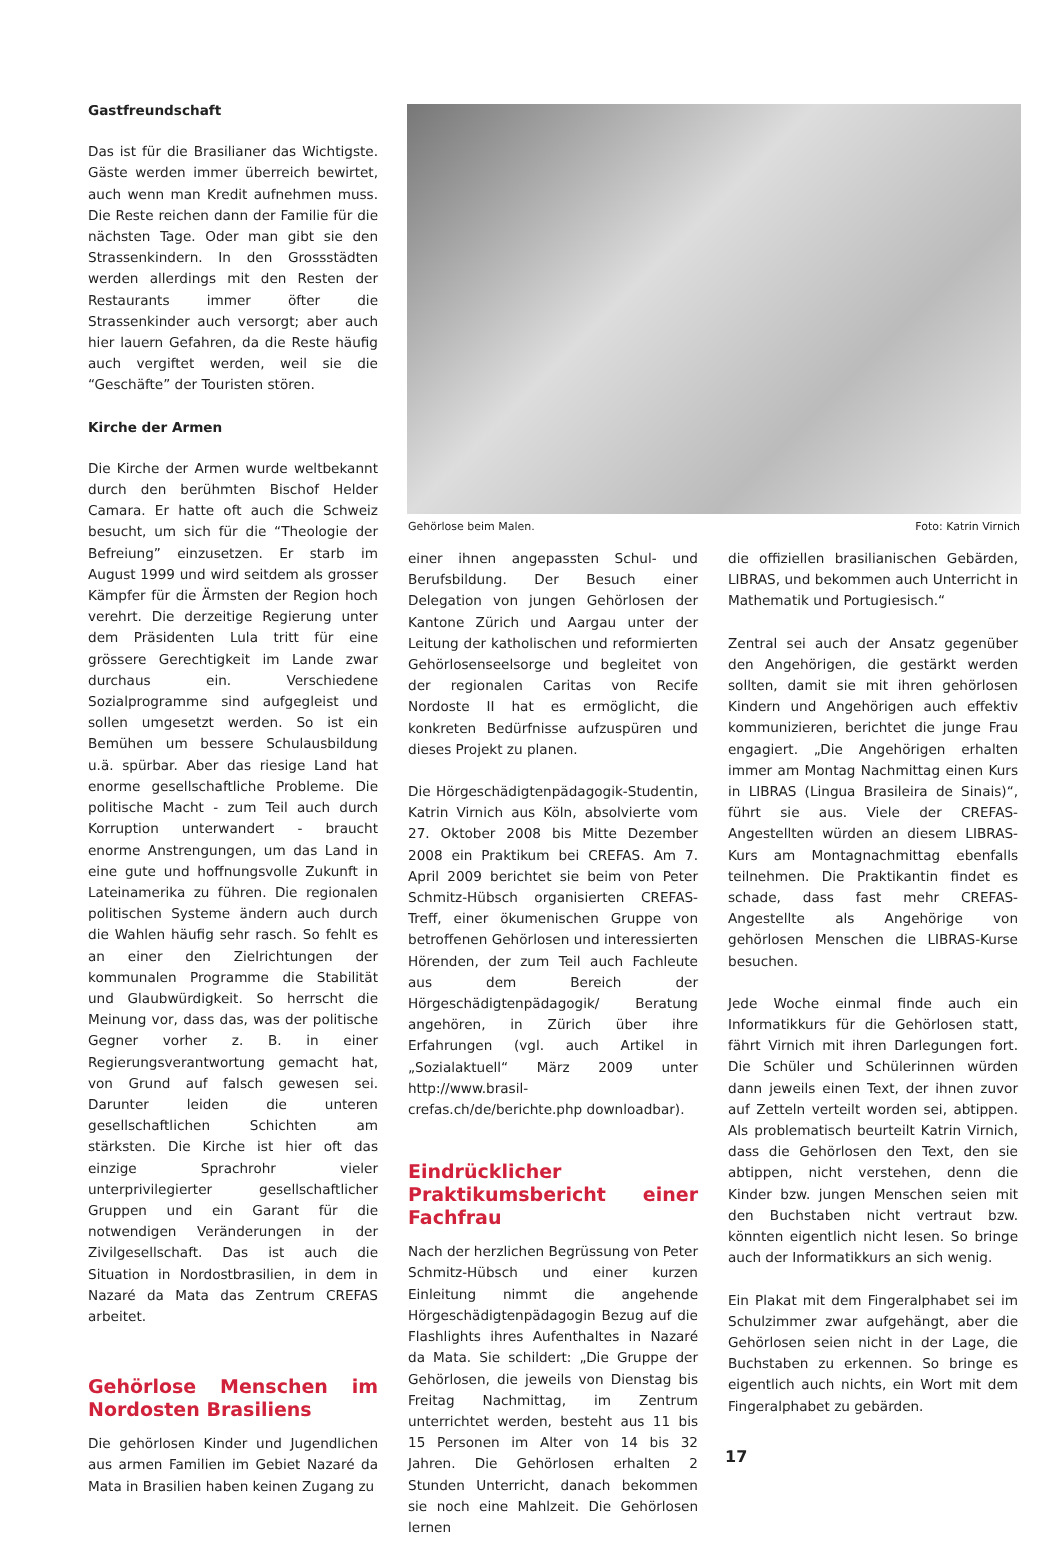Gastfreundschaft
Das ist für die Brasilianer das Wichtigste. Gäste werden immer überreich bewirtet, auch wenn man Kredit aufnehmen muss. Die Reste reichen dann der Familie für die nächsten Tage. Oder man gibt sie den Strassenkindern. In den Grossstädten werden allerdings mit den Resten der Restaurants immer öfter die Strassenkinder auch versorgt; aber auch hier lauern Gefahren, da die Reste häufig auch vergiftet werden, weil sie die “Geschäfte” der Touristen stören.
Kirche der Armen
Die Kirche der Armen wurde weltbekannt durch den berühmten Bischof Helder Camara. Er hatte oft auch die Schweiz besucht, um sich für die “Theologie der Befreiung” einzusetzen. Er starb im August 1999 und wird seitdem als grosser Kämpfer für die Ärmsten der Region hoch verehrt. Die derzeitige Regierung unter dem Präsidenten Lula tritt für eine grössere Gerechtigkeit im Lande zwar durchaus ein. Verschiedene Sozialprogramme sind aufgegleist und sollen umgesetzt werden. So ist ein Bemühen um bessere Schulausbildung u.ä. spürbar. Aber das riesige Land hat enorme gesellschaftliche Probleme. Die politische Macht - zum Teil auch durch Korruption unterwandert - braucht enorme Anstrengungen, um das Land in eine gute und hoffnungsvolle Zukunft in Lateinamerika zu führen. Die regionalen politischen Systeme ändern auch durch die Wahlen häufig sehr rasch. So fehlt es an einer den Zielrichtungen der kommunalen Programme die Stabilität und Glaubwürdigkeit. So herrscht die Meinung vor, dass das, was der politische Gegner vorher z. B. in einer Regierungsverantwortung gemacht hat, von Grund auf falsch gewesen sei. Darunter leiden die unteren gesellschaftlichen Schichten am stärksten. Die Kirche ist hier oft das einzige Sprachrohr vieler unterprivilegierter gesellschaftlicher Gruppen und ein Garant für die notwendigen Veränderungen in der Zivilgesellschaft. Das ist auch die Situation in Nordostbrasilien, in dem in Nazaré da Mata das Zentrum CREFAS arbeitet.
Gehörlose Menschen im Nordosten Brasiliens
Die gehörlosen Kinder und Jugendlichen aus armen Familien im Gebiet Nazaré da Mata in Brasilien haben keinen Zugang zu
Gehörlose beim Malen. Foto: Katrin Virnich
einer ihnen angepassten Schul- und Berufsbildung. Der Besuch einer Delegation von jungen Gehörlosen der Kantone Zürich und Aargau unter der Leitung der katholischen und reformierten Gehörlosenseelsorge und begleitet von der regionalen Caritas von Recife Nordoste II hat es ermöglicht, die konkreten Bedürfnisse aufzuspüren und dieses Projekt zu planen.
Die Hörgeschädigtenpädagogik-Studentin, Katrin Virnich aus Köln, absolvierte vom 27. Oktober 2008 bis Mitte Dezember 2008 ein Praktikum bei CREFAS. Am 7. April 2009 berichtet sie beim von Peter Schmitz-Hübsch organisierten CREFAS-Treff, einer ökumenischen Gruppe von betroffenen Gehörlosen und interessierten Hörenden, der zum Teil auch Fachleute aus dem Bereich der Hörgeschädigtenpädagogik/ Beratung angehören, in Zürich über ihre Erfahrungen (vgl. auch Artikel in „Sozialaktuell“ März 2009 unter http://www.brasil-crefas.ch/de/berichte.php downloadbar).
Eindrücklicher Praktikumsbericht einer Fachfrau
Nach der herzlichen Begrüssung von Peter Schmitz-Hübsch und einer kurzen Einleitung nimmt die angehende Hörgeschädigtenpädagogin Bezug auf die Flashlights ihres Aufenthaltes in Nazaré da Mata. Sie schildert: „Die Gruppe der Gehörlosen, die jeweils von Dienstag bis Freitag Nachmittag, im Zentrum unterrichtet werden, besteht aus 11 bis 15 Personen im Alter von 14 bis 32 Jahren. Die Gehörlosen erhalten 2 Stunden Unterricht, danach bekommen sie noch eine Mahlzeit. Die Gehörlosen lernen
die offiziellen brasilianischen Gebärden, LIBRAS, und bekommen auch Unterricht in Mathematik und Portugiesisch.“
Zentral sei auch der Ansatz gegenüber den Angehörigen, die gestärkt werden sollten, damit sie mit ihren gehörlosen Kindern und Angehörigen auch effektiv kommunizieren, berichtet die junge Frau engagiert. „Die Angehörigen erhalten immer am Montag Nachmittag einen Kurs in LIBRAS (Lingua Brasileira de Sinais)“, führt sie aus. Viele der CREFAS-Angestellten würden an diesem LIBRAS-Kurs am Montagnachmittag ebenfalls teilnehmen. Die Praktikantin findet es schade, dass fast mehr CREFAS-Angestellte als Angehörige von gehörlosen Menschen die LIBRAS-Kurse besuchen.
Jede Woche einmal finde auch ein Informatikkurs für die Gehörlosen statt, fährt Virnich mit ihren Darlegungen fort. Die Schüler und Schülerinnen würden dann jeweils einen Text, der ihnen zuvor auf Zetteln verteilt worden sei, abtippen. Als problematisch beurteilt Katrin Virnich, dass die Gehörlosen den Text, den sie abtippen, nicht verstehen, denn die Kinder bzw. jungen Menschen seien mit den Buchstaben nicht vertraut bzw. könnten eigentlich nicht lesen. So bringe auch der Informatikkurs an sich wenig.
Ein Plakat mit dem Fingeralphabet sei im Schulzimmer zwar aufgehängt, aber die Gehörlosen seien nicht in der Lage, die Buchstaben zu erkennen. So bringe es eigentlich auch nichts, ein Wort mit dem Fingeralphabet zu gebärden.
17